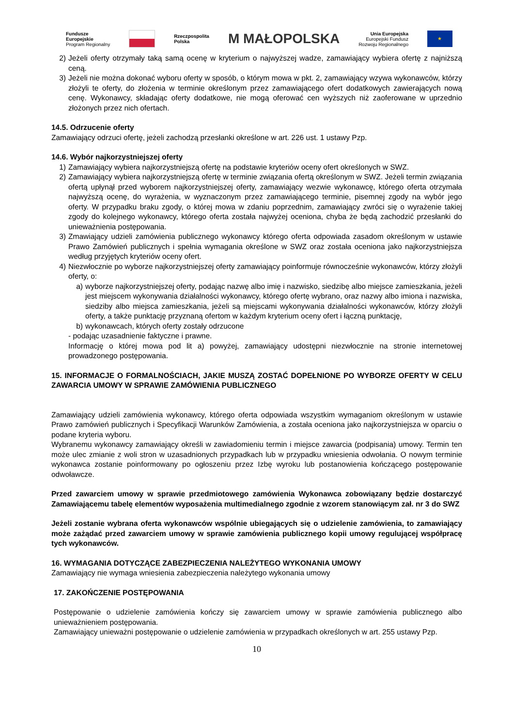Fundusze
Europejskie
Program Regionalny
Rzeczpospolita
Polska
M MAŁOPOLSKA
Unia Europejska
Europejski Fundusz
Rozwoju Regionalnego
★
2) Jeżeli oferty otrzymały taką samą ocenę w kryterium o najwyższej wadze, zamawiający wybiera ofertę z najniższą ceną.
3) Jeżeli nie można dokonać wyboru oferty w sposób, o którym mowa w pkt. 2, zamawiający wzywa wykonawców, którzy złożyli te oferty, do złożenia w terminie określonym przez zamawiającego ofert dodatkowych zawierających nową cenę. Wykonawcy, składając oferty dodatkowe, nie mogą oferować cen wyższych niż zaoferowane w uprzednio złożonych przez nich ofertach.
14.5. Odrzucenie oferty
Zamawiający odrzuci ofertę, jeżeli zachodzą przesłanki określone w art. 226 ust. 1 ustawy Pzp.
14.6. Wybór najkorzystniejszej oferty
1) Zamawiający wybiera najkorzystniejszą ofertę na podstawie kryteriów oceny ofert określonych w SWZ.
2) Zamawiający wybiera najkorzystniejszą ofertę w terminie związania ofertą określonym w SWZ. Jeżeli termin związania ofertą upłynął przed wyborem najkorzystniejszej oferty, zamawiający wezwie wykonawcę, którego oferta otrzymała najwyższą ocenę, do wyrażenia, w wyznaczonym przez zamawiającego terminie, pisemnej zgody na wybór jego oferty. W przypadku braku zgody, o której mowa w zdaniu poprzednim, zamawiający zwróci się o wyrażenie takiej zgody do kolejnego wykonawcy, którego oferta została najwyżej oceniona, chyba że będą zachodzić przesłanki do unieważnienia postępowania.
3) Zmawiający udzieli zamówienia publicznego wykonawcy którego oferta odpowiada zasadom określonym w ustawie Prawo Zamówień publicznych i spełnia wymagania określone w SWZ oraz została oceniona jako najkorzystniejsza według przyjętych kryteriów oceny ofert.
4) Niezwłocznie po wyborze najkorzystniejszej oferty zamawiający poinformuje równocześnie wykonawców, którzy złożyli oferty, o:
a) wyborze najkorzystniejszej oferty, podając nazwę albo imię i nazwisko, siedzibę albo miejsce zamieszkania, jeżeli jest miejscem wykonywania działalności wykonawcy, którego ofertę wybrano, oraz nazwy albo imiona i nazwiska, siedziby albo miejsca zamieszkania, jeżeli są miejscami wykonywania działalności wykonawców, którzy złożyli oferty, a także punktację przyznaną ofertom w każdym kryterium oceny ofert i łączną punktację,
b) wykonawcach, których oferty zostały odrzucone
- podając uzasadnienie faktyczne i prawne.
Informację o której mowa pod lit a) powyżej, zamawiający udostępni niezwłocznie na stronie internetowej prowadzonego postępowania.
15. INFORMACJE O FORMALNOŚCIACH, JAKIE MUSZĄ ZOSTAĆ DOPEŁNIONE PO WYBORZE OFERTY W CELU ZAWARCIA UMOWY W SPRAWIE ZAMÓWIENIA PUBLICZNEGO
Zamawiający udzieli zamówienia wykonawcy, którego oferta odpowiada wszystkim wymaganiom określonym w ustawie Prawo zamówień publicznych i Specyfikacji Warunków Zamówienia, a została oceniona jako najkorzystniejsza w oparciu o podane kryteria wyboru.
Wybranemu wykonawcy zamawiający określi w zawiadomieniu termin i miejsce zawarcia (podpisania) umowy. Termin ten może ulec zmianie z woli stron w uzasadnionych przypadkach lub w przypadku wniesienia odwołania. O nowym terminie wykonawca zostanie poinformowany po ogłoszeniu przez Izbę wyroku lub postanowienia kończącego postępowanie odwoławcze.
Przed zawarciem umowy w sprawie przedmiotowego zamówienia Wykonawca zobowiązany będzie dostarczyć Zamawiającemu tabelę elementów wyposażenia multimedialnego zgodnie z wzorem stanowiącym zał. nr 3 do SWZ
Jeżeli zostanie wybrana oferta wykonawców wspólnie ubiegających się o udzielenie zamówienia, to zamawiający może zażądać przed zawarciem umowy w sprawie zamówienia publicznego kopii umowy regulującej współpracę tych wykonawców.
16. WYMAGANIA DOTYCZĄCE ZABEZPIECZENIA NALEŻYTEGO WYKONANIA UMOWY
Zamawiający nie wymaga wniesienia zabezpieczenia należytego wykonania umowy
17. ZAKOŃCZENIE POSTĘPOWANIA
Postępowanie o udzielenie zamówienia kończy się zawarciem umowy w sprawie zamówienia publicznego albo unieważnieniem postępowania.
Zamawiający unieważni postępowanie o udzielenie zamówienia w przypadkach określonych w art. 255 ustawy Pzp.
10